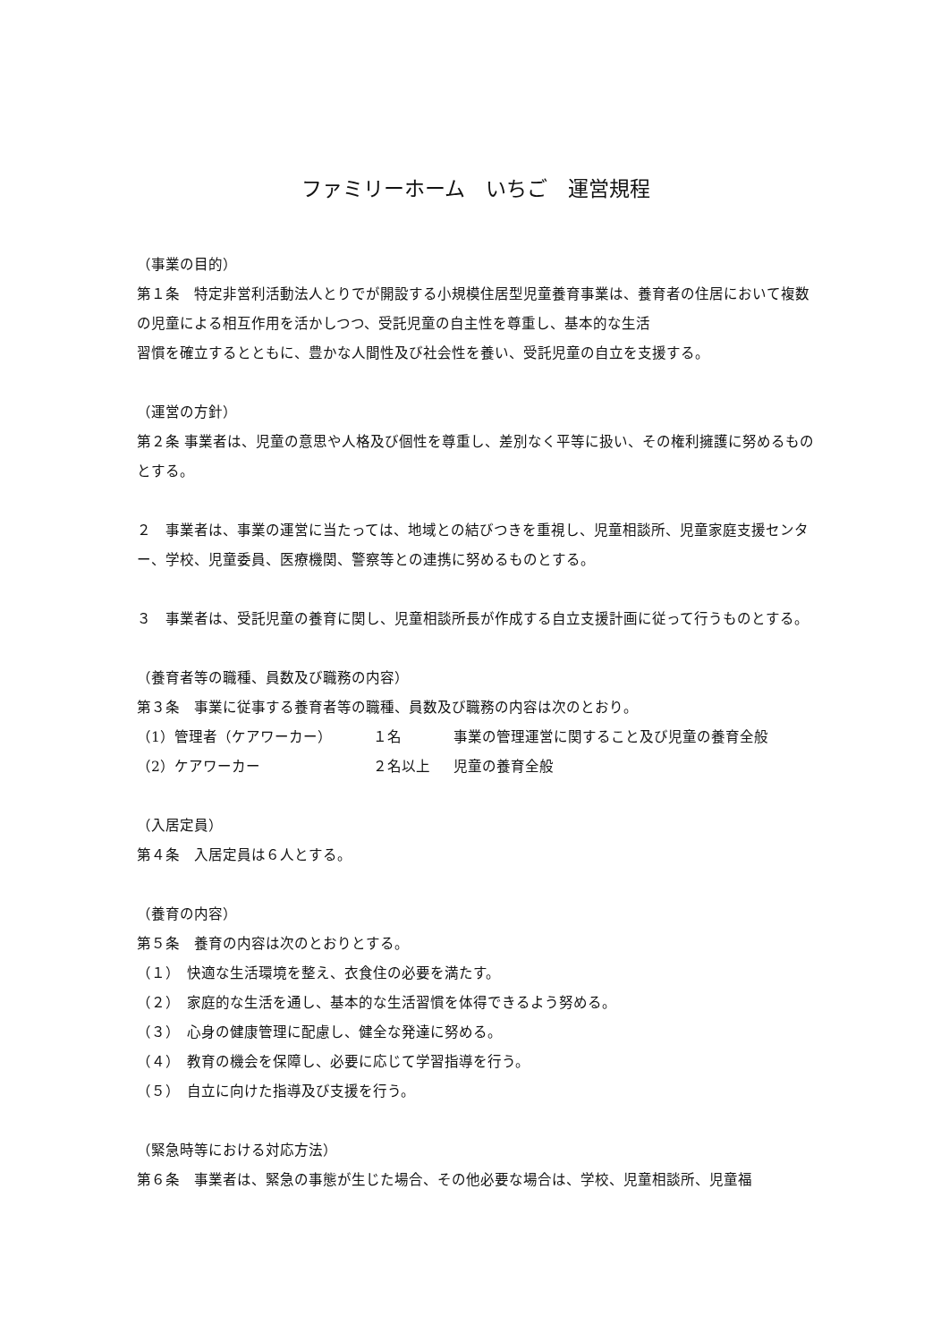ファミリーホーム　いちご　運営規程
（事業の目的）
第１条　特定非営利活動法人とりでが開設する小規模住居型児童養育事業は、養育者の住居において複数の児童による相互作用を活かしつつ、受託児童の自主性を尊重し、基本的な生活
習慣を確立するとともに、豊かな人間性及び社会性を養い、受託児童の自立を支援する。
（運営の方針）
第２条 事業者は、児童の意思や人格及び個性を尊重し、差別なく平等に扱い、その権利擁護に努めるものとする。
２　事業者は、事業の運営に当たっては、地域との結びつきを重視し、児童相談所、児童家庭支援センター、学校、児童委員、医療機関、警察等との連携に努めるものとする。
３　事業者は、受託児童の養育に関し、児童相談所長が作成する自立支援計画に従って行うものとする。
（養育者等の職種、員数及び職務の内容）
第３条　事業に従事する養育者等の職種、員数及び職務の内容は次のとおり。
（1）管理者（ケアワーカー） １名 事業の管理運営に関すること及び児童の養育全般
（2）ケアワーカー ２名以上 児童の養育全般
（入居定員）
第４条　入居定員は６人とする。
（養育の内容）
第５条　養育の内容は次のとおりとする。
（１）　快適な生活環境を整え、衣食住の必要を満たす。
（２）　家庭的な生活を通し、基本的な生活習慣を体得できるよう努める。
（３）　心身の健康管理に配慮し、健全な発達に努める。
（４）　教育の機会を保障し、必要に応じて学習指導を行う。
（５）　自立に向けた指導及び支援を行う。
（緊急時等における対応方法）
第６条　事業者は、緊急の事態が生じた場合、その他必要な場合は、学校、児童相談所、児童福